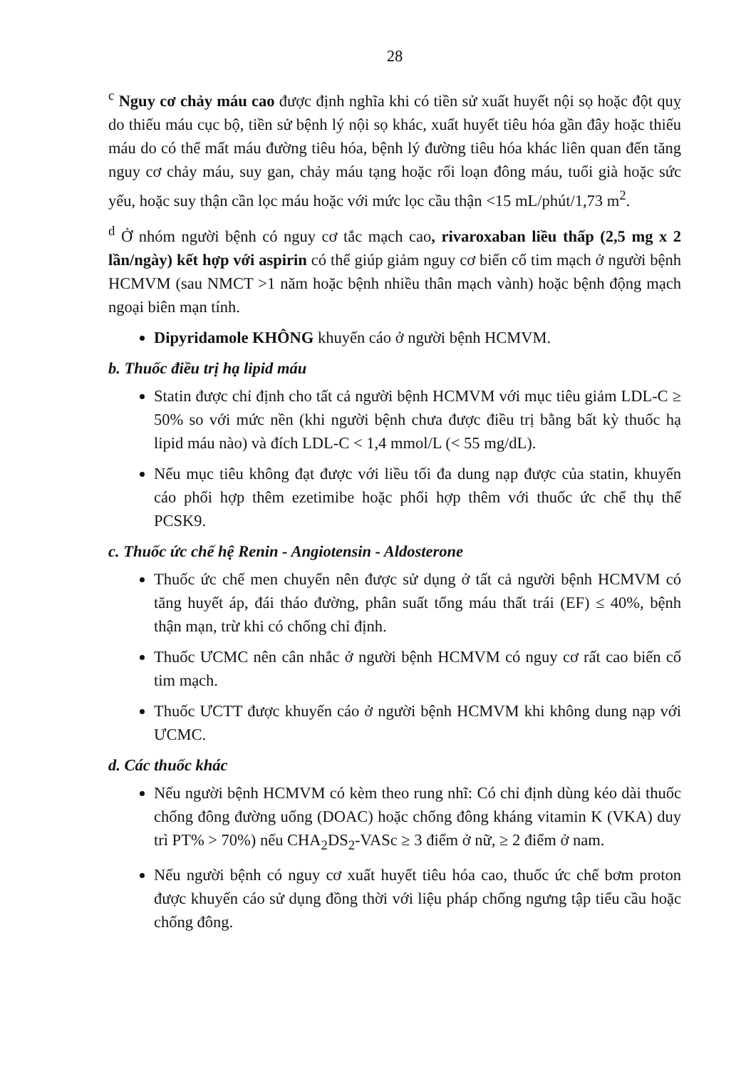28
<sup>c</sup> Nguy cơ chảy máu cao được định nghĩa khi có tiền sử xuất huyết nội sọ hoặc đột quỵ do thiếu máu cục bộ, tiền sử bệnh lý nội sọ khác, xuất huyết tiêu hóa gần đây hoặc thiếu máu do có thể mất máu đường tiêu hóa, bệnh lý đường tiêu hóa khác liên quan đến tăng nguy cơ chảy máu, suy gan, chảy máu tạng hoặc rối loạn đông máu, tuổi già hoặc sức yếu, hoặc suy thận cần lọc máu hoặc với mức lọc cầu thận <15 mL/phút/1,73 m<sup>2</sup>.
<sup>d</sup> Ở nhóm người bệnh có nguy cơ tắc mạch cao, rivaroxaban liều thấp (2,5 mg x 2 lần/ngày) kết hợp với aspirin có thể giúp giảm nguy cơ biến cố tim mạch ở người bệnh HCMVM (sau NMCT >1 năm hoặc bệnh nhiều thân mạch vành) hoặc bệnh động mạch ngoại biên mạn tính.
Dipyridamole KHÔNG khuyến cáo ở người bệnh HCMVM.
b. Thuốc điều trị hạ lipid máu
Statin được chỉ định cho tất cả người bệnh HCMVM với mục tiêu giảm LDL-C ≥ 50% so với mức nền (khi người bệnh chưa được điều trị bằng bất kỳ thuốc hạ lipid máu nào) và đích LDL-C < 1,4 mmol/L (< 55 mg/dL).
Nếu mục tiêu không đạt được với liều tối đa dung nạp được của statin, khuyến cáo phối hợp thêm ezetimibe hoặc phối hợp thêm với thuốc ức chế thụ thể PCSK9.
c. Thuốc ức chế hệ Renin - Angiotensin - Aldosterone
Thuốc ức chế men chuyển nên được sử dụng ở tất cả người bệnh HCMVM có tăng huyết áp, đái tháo đường, phân suất tống máu thất trái (EF) ≤ 40%, bệnh thận mạn, trừ khi có chống chỉ định.
Thuốc ƯCMC nên cân nhắc ở người bệnh HCMVM có nguy cơ rất cao biến cố tim mạch.
Thuốc ƯCTT được khuyến cáo ở người bệnh HCMVM khi không dung nạp với ƯCMC.
d. Các thuốc khác
Nếu người bệnh HCMVM có kèm theo rung nhĩ: Có chỉ định dùng kéo dài thuốc chống đông đường uống (DOAC) hoặc chống đông kháng vitamin K (VKA) duy trì PT% > 70%) nếu CHA<sub>2</sub>DS<sub>2</sub>-VASc ≥ 3 điểm ở nữ, ≥ 2 điểm ở nam.
Nếu người bệnh có nguy cơ xuất huyết tiêu hóa cao, thuốc ức chế bơm proton được khuyến cáo sử dụng đồng thời với liệu pháp chống ngưng tập tiểu cầu hoặc chống đông.